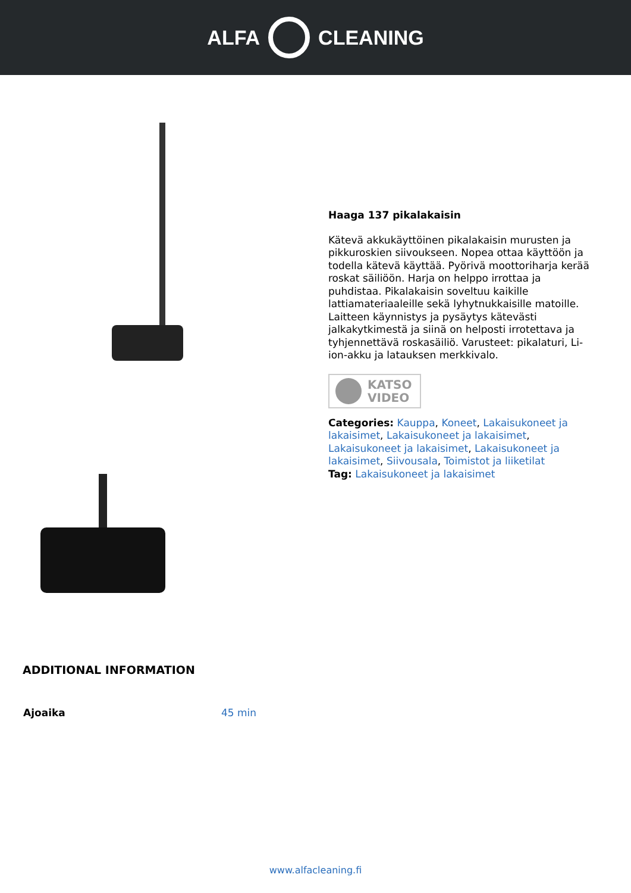ALFA CLEANING
Haaga 137 pikalakaisin
Kätevä akkukäyttöinen pikalakaisin murusten ja pikkuroskien siivoukseen. Nopea ottaa käyttöön ja todella kätevä käyttää. Pyörivä moottoriharja kerää roskat säiliöön. Harja on helppo irrottaa ja puhdistaa. Pikalakaisin soveltuu kaikille lattiamateriaaleille sekä lyhytnukkaisille matoille. Laitteen käynnistys ja pysäytys kätevästi jalkakytkimestä ja siinä on helposti irrotettava ja tyhjennettävä roskasäiliö. Varusteet: pikalaturi, Li-ion-akku ja latauksen merkkivalo.
KATSO
VIDEO
Categories: Kauppa, Koneet, Lakaisukoneet ja lakaisimet, Lakaisukoneet ja lakaisimet, Lakaisukoneet ja lakaisimet, Lakaisukoneet ja lakaisimet, Siivousala, Toimistot ja liiketilat
Tag: Lakaisukoneet ja lakaisimet
ADDITIONAL INFORMATION
| Ajoaika | 45 min |
www.alfacleaning.fi